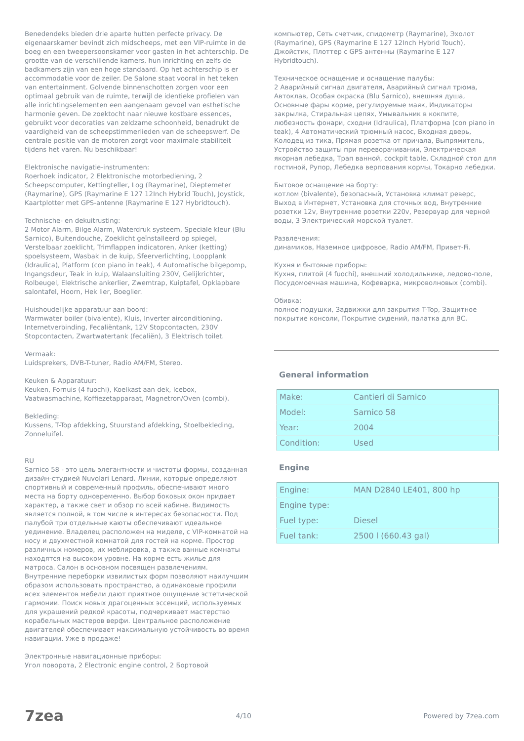Benedendeks bieden drie aparte hutten perfecte privacy. De eigenaarskamer bevindt zich midscheeps, met een VIP-ruimte in de boeg en een tweepersoonskamer voor gasten in het achterschip. De grootte van de verschillende kamers, hun inrichting en zelfs de badkamers zijn van een hoge standaard. Op het achterschip is er accommodatie voor de zeiler. De Salone staat vooral in het teken van entertainment. Golvende binnenschotten zorgen voor een optimaal gebruik van de ruimte, terwijl de identieke profielen van alle inrichtingselementen een aangenaam gevoel van esthetische harmonie geven. De zoektocht naar nieuwe kostbare essences, gebruikt voor decoraties van zeldzame schoonheid, benadrukt de vaardigheid van de scheepstimmerlieden van de scheepswerf. De centrale positie van de motoren zorgt voor maximale stabiliteit tijdens het varen. Nu beschikbaar!
Elektronische navigatie-instrumenten:
Roerhoek indicator, 2 Elektronische motorbediening, 2 Scheepscomputer, Kettingteller, Log (Raymarine), Dieptemeter (Raymarine), GPS (Raymarine E 127 12Inch Hybrid Touch), Joystick, Kaartplotter met GPS-antenne (Raymarine E 127 Hybridtouch).
Technische- en dekuitrusting:
2 Motor Alarm, Bilge Alarm, Waterdruk systeem, Speciale kleur (Blu Sarnico), Buitendouche, Zoeklicht geïnstalleerd op spiegel, Verstelbaar zoeklicht, Trimflappen indicatoren, Anker (ketting) spoelsysteem, Wasbak in de kuip, Sfeerverlichting, Loopplank (Idraulica), Platform (con piano in teak), 4 Automatische bilgepomp, Ingangsdeur, Teak in kuip, Walaansluiting 230V, Gelijkrichter, Rolbeugel, Elektrische ankerlier, Zwemtrap, Kuiptafel, Opklapbare salontafel, Hoorn, Hek lier, Boeglier.
Huishoudelijke apparatuur aan boord:
Warmwater boiler (bivalente), Kluis, Inverter airconditioning, Internetverbinding, Fecaliëntank, 12V Stopcontacten, 230V Stopcontacten, Zwartwatertank (fecaliën), 3 Elektrisch toilet.
Vermaak:
Luidsprekers, DVB-T-tuner, Radio AM/FM, Stereo.
Keuken & Apparatuur:
Keuken, Fornuis (4 fuochi), Koelkast aan dek, Icebox, Vaatwasmachine, Koffiezetapparaat, Magnetron/Oven (combi).
Bekleding:
Kussens, T-Top afdekking, Stuurstand afdekking, Stoelbekleding, Zonneluifel.
RU
Sarnico 58 - это цель элегантности и чистоты формы, созданная дизайн-студией Nuvolari Lenard. Линии, которые определяют спортивный и современный профиль, обеспечивают много места на борту одновременно. Выбор боковых окон придает характер, а также свет и обзор по всей кабине. Видимость является полной, в том числе в интересах безопасности. Под палубой три отдельные каюты обеспечивают идеальное уединение. Владелец расположен на миделе, с VIP-комнатой на носу и двухместной комнатой для гостей на корме. Простор различных номеров, их меблировка, а также ванные комнаты находятся на высоком уровне. На корме есть жилье для матроса. Салон в основном посвящен развлечениям. Внутренние переборки извилистых форм позволяют наилучшим образом использовать пространство, а одинаковые профили всех элементов мебели дают приятное ощущение эстетической гармонии. Поиск новых драгоценных эссенций, используемых для украшений редкой красоты, подчеркивает мастерство корабельных мастеров верфи. Центральное расположение двигателей обеспечивает максимальную устойчивость во время навигации. Уже в продаже!
Электронные навигационные приборы:
Угол поворота, 2 Electronic engine control, 2 Бортовой
компьютер, Сеть счетчик, спидометр (Raymarine), Эхолот (Raymarine), GPS (Raymarine E 127 12Inch Hybrid Touch), Джойстик, Плоттер с GPS антенны (Raymarine E 127 Hybridtouch).
Техническое оснащение и оснащение палубы:
2 Аварийный сигнал двигателя, Аварийный сигнал трюма, Автоклав, Особая окраска (Blu Sarnico), внешняя душа, Основные фары корме, регулируемые маяк, Индикаторы закрылка, Стиральная цепях, Умывальник в кокпите, любезность фонари, сходни (Idraulica), Платформа (con piano in teak), 4 Автоматический трюмный насос, Входная дверь, Колодец из тика, Прямая розетка от причала, Выпрямитель, Устройство защиты при переворачивании, Электрическая якорная лебедка, Трап ванной, cockpit table, Складной стол для гостиной, Рупор, Лебедка верпования кормы, Токарно лебедки.
Бытовое оснащение на борту:
котлом (bivalente), безопасный, Установка климат реверс, Выход в Интернет, Установка для сточных вод, Внутренние розетки 12v, Внутренние розетки 220v, Резервуар для черной воды, 3 Электрический морской туалет.
Развлечения:
динамиков, Наземное цифровое, Radio AM/FM, Привет-Fi.
Кухня и бытовые приборы:
Кухня, плитой (4 fuochi), внешний холодильнике, ледово-поле, Посудомоечная машина, Кофеварка, микроволновых (combi).
Обивка:
полное подушки, Задвижки для закрытия T-Top, Защитное покрытие консоли, Покрытие сидений, палатка для ВС.
General information
| Make: | Cantieri di Sarnico |
| Model: | Sarnico 58 |
| Year: | 2004 |
| Condition: | Used |
Engine
| Engine: | MAN D2840 LE401, 800 hp |
| Engine type: | |
| Fuel type: | Diesel |
| Fuel tank: | 2500 l (660.43 gal) |
7zea 4/10 Powered by 7zea.com